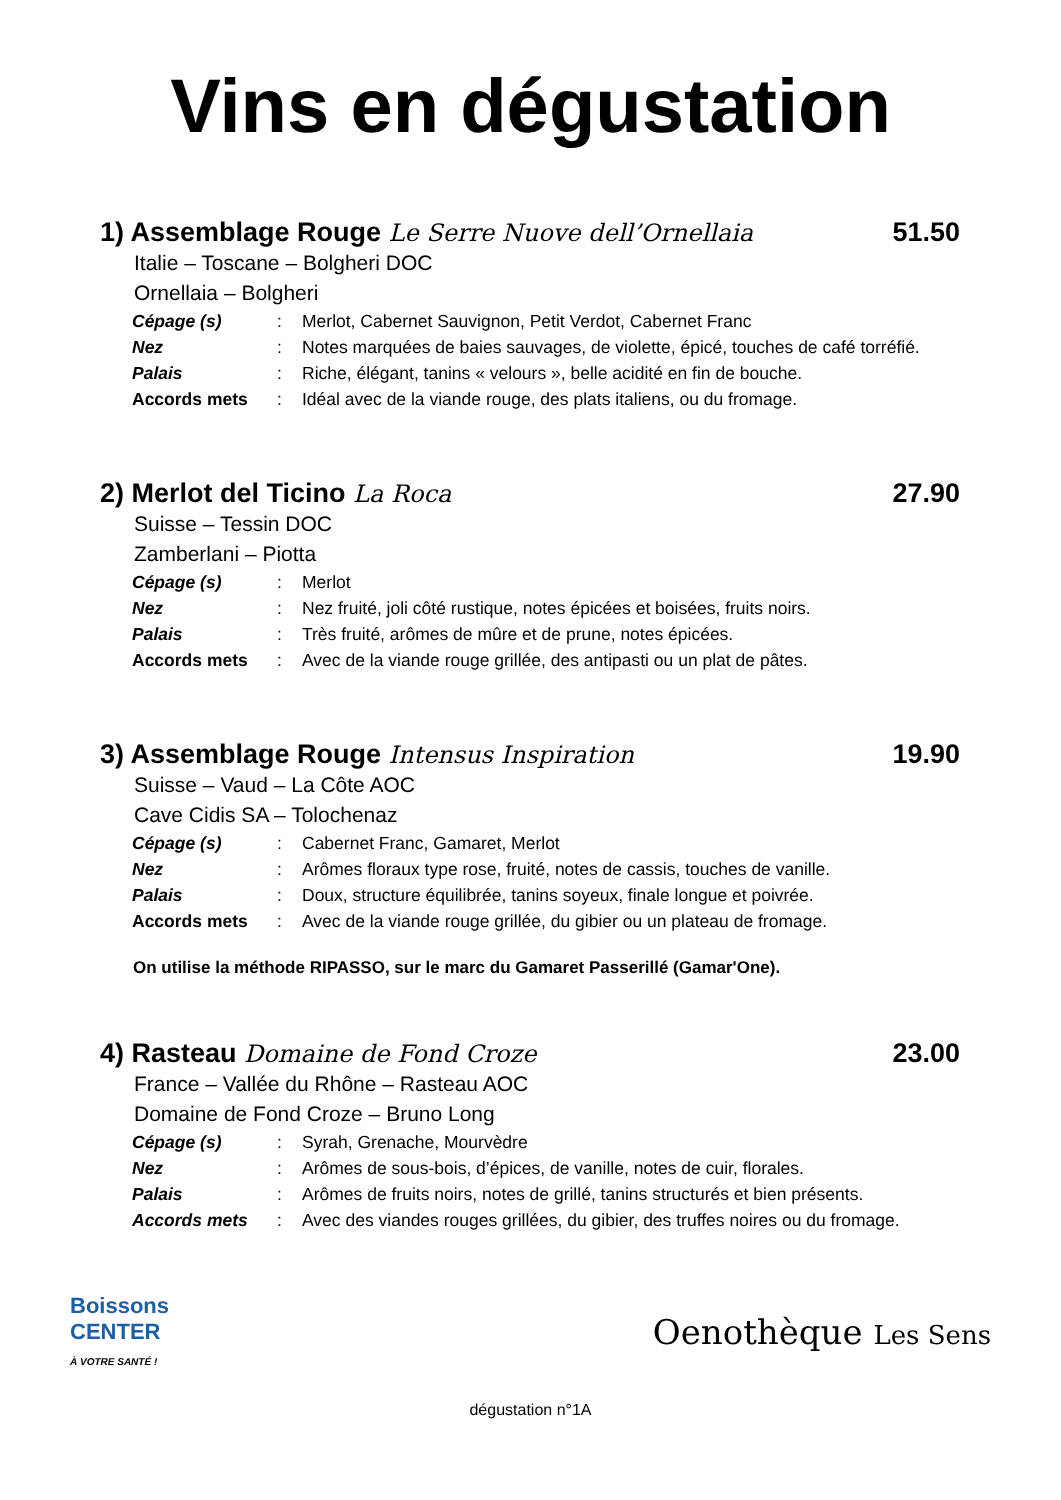Vins en dégustation
1) Assemblage Rouge Le Serre Nuove dell’Ornellaia 51.50
Italie – Toscane – Bolgheri DOC
Ornellaia – Bolgheri
| Cépage (s) | : | Merlot, Cabernet Sauvignon, Petit Verdot, Cabernet Franc |
| Nez | : | Notes marquées de baies sauvages, de violette, épicé, touches de café torréfié. |
| Palais | : | Riche, élégant, tanins « velours », belle acidité en fin de bouche. |
| Accords mets | : | Idéal avec de la viande rouge, des plats italiens, ou du fromage. |
2) Merlot del Ticino La Roca 27.90
Suisse – Tessin DOC
Zamberlani – Piotta
| Cépage (s) | : | Merlot |
| Nez | : | Nez fruité, joli côté rustique, notes épicées et boisées, fruits noirs. |
| Palais | : | Très fruité, arômes de mûre et de prune, notes épicées. |
| Accords mets | : | Avec de la viande rouge grillée, des antipasti ou un plat de pâtes. |
3) Assemblage Rouge Intensus Inspiration 19.90
Suisse – Vaud – La Côte AOC
Cave Cidis SA – Tolochenaz
| Cépage (s) | : | Cabernet Franc, Gamaret, Merlot |
| Nez | : | Arômes floraux type rose, fruité, notes de cassis, touches de vanille. |
| Palais | : | Doux, structure équilibrée, tanins soyeux, finale longue et poivrée. |
| Accords mets | : | Avec de la viande rouge grillée, du gibier ou un plateau de fromage. |
On utilise la méthode RIPASSO, sur le marc du Gamaret Passerillé (Gamar'One).
4) Rasteau Domaine de Fond Croze 23.00
France – Vallée du Rhône – Rasteau AOC
Domaine de Fond Croze – Bruno Long
| Cépage (s) | : | Syrah, Grenache, Mourvèdre |
| Nez | : | Arômes de sous-bois, d’épices, de vanille, notes de cuir, florales. |
| Palais | : | Arômes de fruits noirs, notes de grillé, tanins structurés et bien présents. |
| Accords mets | : | Avec des viandes rouges grillées, du gibier, des truffes noires ou du fromage. |
Boissons
CENTER
À VOTRE SANTÉ !
Oenothèque Les Sens
dégustation n°1A